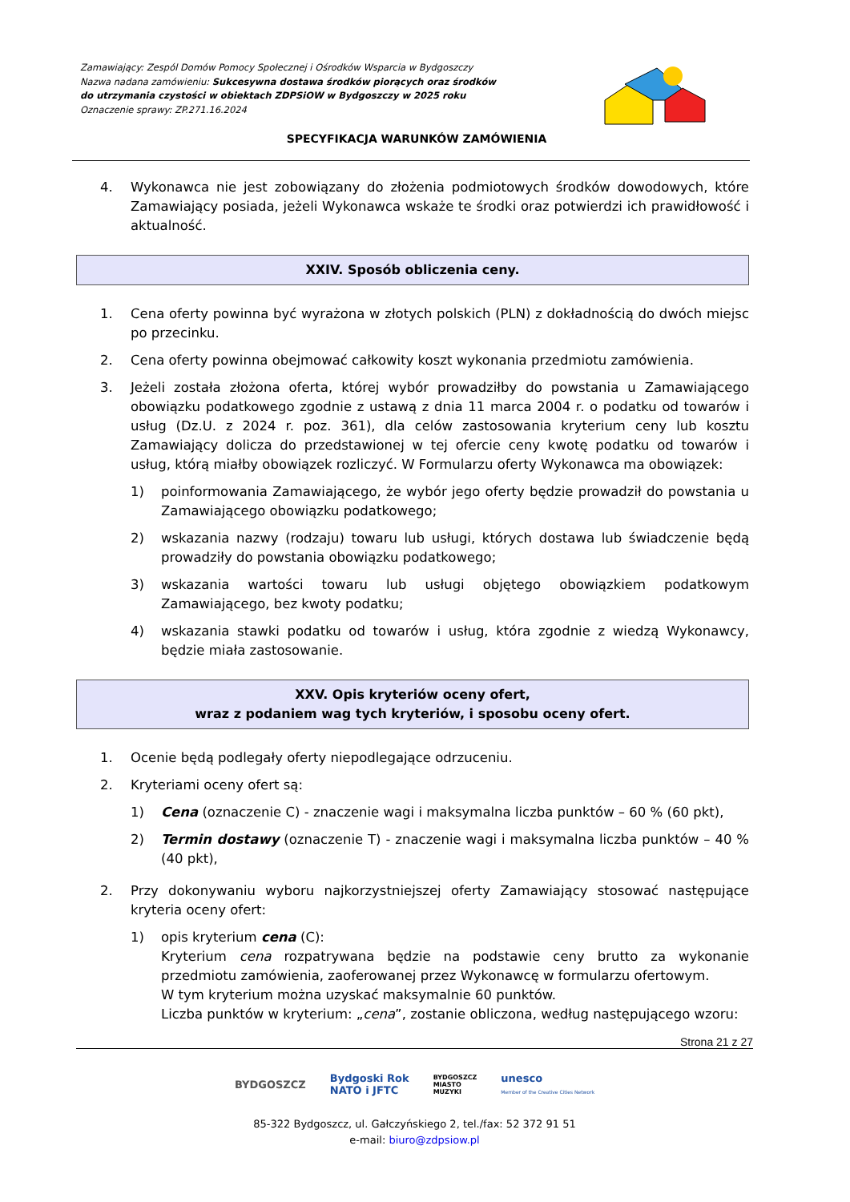Zamawiający: Zespól Domów Pomocy Społecznej i Ośrodków Wsparcia w Bydgoszczy
Nazwa nadana zamówieniu: Sukcesywna dostawa środków piorących oraz środków
do utrzymania czystości w obiektach ZDPSiOW w Bydgoszczy w 2025 roku
Oznaczenie sprawy: ZP.271.16.2024
SPECYFIKACJA WARUNKÓW ZAMÓWIENIA
4. Wykonawca nie jest zobowiązany do złożenia podmiotowych środków dowodowych, które Zamawiający posiada, jeżeli Wykonawca wskaże te środki oraz potwierdzi ich prawidłowość i aktualność.
XXIV. Sposób obliczenia ceny.
1. Cena oferty powinna być wyrażona w złotych polskich (PLN) z dokładnością do dwóch miejsc po przecinku.
2. Cena oferty powinna obejmować całkowity koszt wykonania przedmiotu zamówienia.
3. Jeżeli została złożona oferta, której wybór prowadziłby do powstania u Zamawiającego obowiązku podatkowego zgodnie z ustawą z dnia 11 marca 2004 r. o podatku od towarów i usług (Dz.U. z 2024 r. poz. 361), dla celów zastosowania kryterium ceny lub kosztu Zamawiający dolicza do przedstawionej w tej ofercie ceny kwotę podatku od towarów i usług, którą miałby obowiązek rozliczyć. W Formularzu oferty Wykonawca ma obowiązek:
1) poinformowania Zamawiającego, że wybór jego oferty będzie prowadził do powstania u Zamawiającego obowiązku podatkowego;
2) wskazania nazwy (rodzaju) towaru lub usługi, których dostawa lub świadczenie będą prowadziły do powstania obowiązku podatkowego;
3) wskazania wartości towaru lub usługi objętego obowiązkiem podatkowym Zamawiającego, bez kwoty podatku;
4) wskazania stawki podatku od towarów i usług, która zgodnie z wiedzą Wykonawcy, będzie miała zastosowanie.
XXV. Opis kryteriów oceny ofert,
wraz z podaniem wag tych kryteriów, i sposobu oceny ofert.
1. Ocenie będą podlegały oferty niepodlegające odrzuceniu.
2. Kryteriami oceny ofert są:
1) Cena (oznaczenie C) - znaczenie wagi i maksymalna liczba punktów – 60 % (60 pkt),
2) Termin dostawy (oznaczenie T) - znaczenie wagi i maksymalna liczba punktów – 40 % (40 pkt),
2. Przy dokonywaniu wyboru najkorzystniejszej oferty Zamawiający stosować następujące kryteria oceny ofert:
1) opis kryterium cena (C):
Kryterium cena rozpatrywana będzie na podstawie ceny brutto za wykonanie przedmiotu zamówienia, zaoferowanej przez Wykonawcę w formularzu ofertowym.
W tym kryterium można uzyskać maksymalnie 60 punktów.
Liczba punktów w kryterium: „cena”, zostanie obliczona, według następującego wzoru:
Strona 21 z 27
BYDGOSZCZ Bydgoski Rok
NATO i JFTC BYDGOSZCZ
MIASTO
MUZYKI unesco
Member of the Creative Cities Network
85-322 Bydgoszcz, ul. Gałczyńskiego 2, tel./fax: 52 372 91 51
e-mail: biuro@zdpsiow.pl